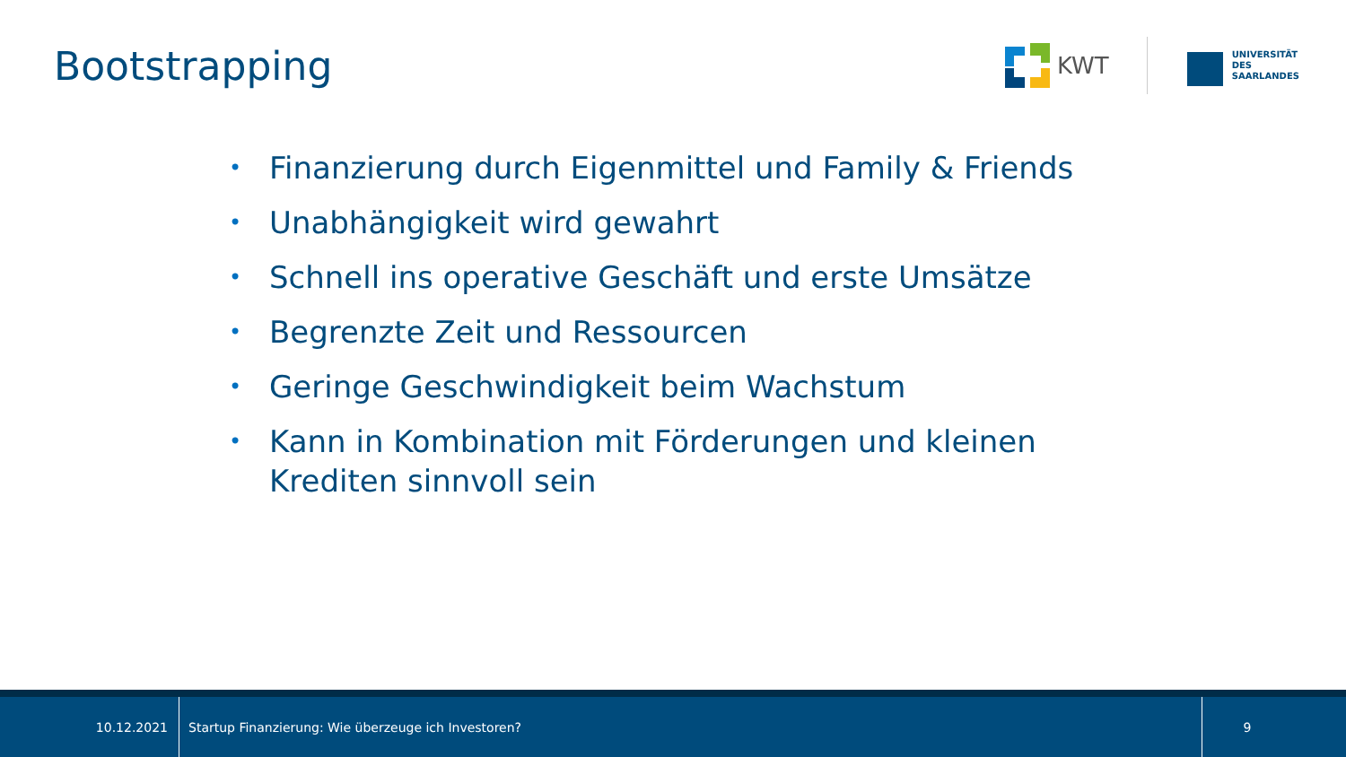Bootstrapping
KWT
UNIVERSITÄT
DES
SAARLANDES
• Finanzierung durch Eigenmittel und Family & Friends
• Unabhängigkeit wird gewahrt
• Schnell ins operative Geschäft und erste Umsätze
• Begrenzte Zeit und Ressourcen
• Geringe Geschwindigkeit beim Wachstum
• Kann in Kombination mit Förderungen und kleinen Krediten sinnvoll sein
10.12.2021
Startup Finanzierung: Wie überzeuge ich Investoren?
9